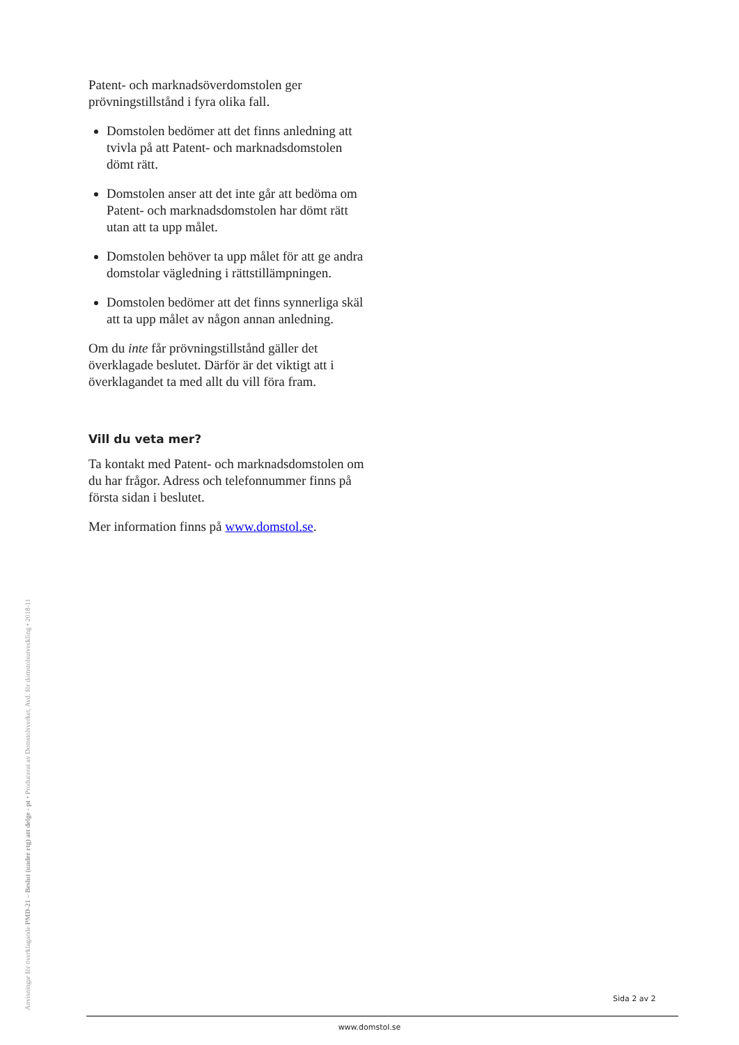Patent- och marknadsöverdomstolen ger prövningstillstånd i fyra olika fall.
Domstolen bedömer att det finns anledning att tvivla på att Patent- och marknads­domstolen dömt rätt.
Domstolen anser att det inte går att bedöma om Patent- och marknadsdomstolen har dömt rätt utan att ta upp målet.
Domstolen behöver ta upp målet för att ge andra domstolar vägledning i rätts­tillämpningen.
Domstolen bedömer att det finns synnerliga skäl att ta upp målet av någon annan anledning.
Om du inte får prövningstillstånd gäller det överklagade beslutet. Därför är det viktigt att i överklagandet ta med allt du vill föra fram.
Vill du veta mer?
Ta kontakt med Patent- och marknads­domstolen om du har frågor. Adress och telefonnummer finns på första sidan i beslutet.
Mer information finns på www.domstol.se.
Anvisningar för överklagande PMD-21 – Beslut (under rtg) att delge - pt • Producerat av Domstolsverket, Avd. för domstolsutveckling • 2018-11
Sida 2 av 2
www.domstol.se